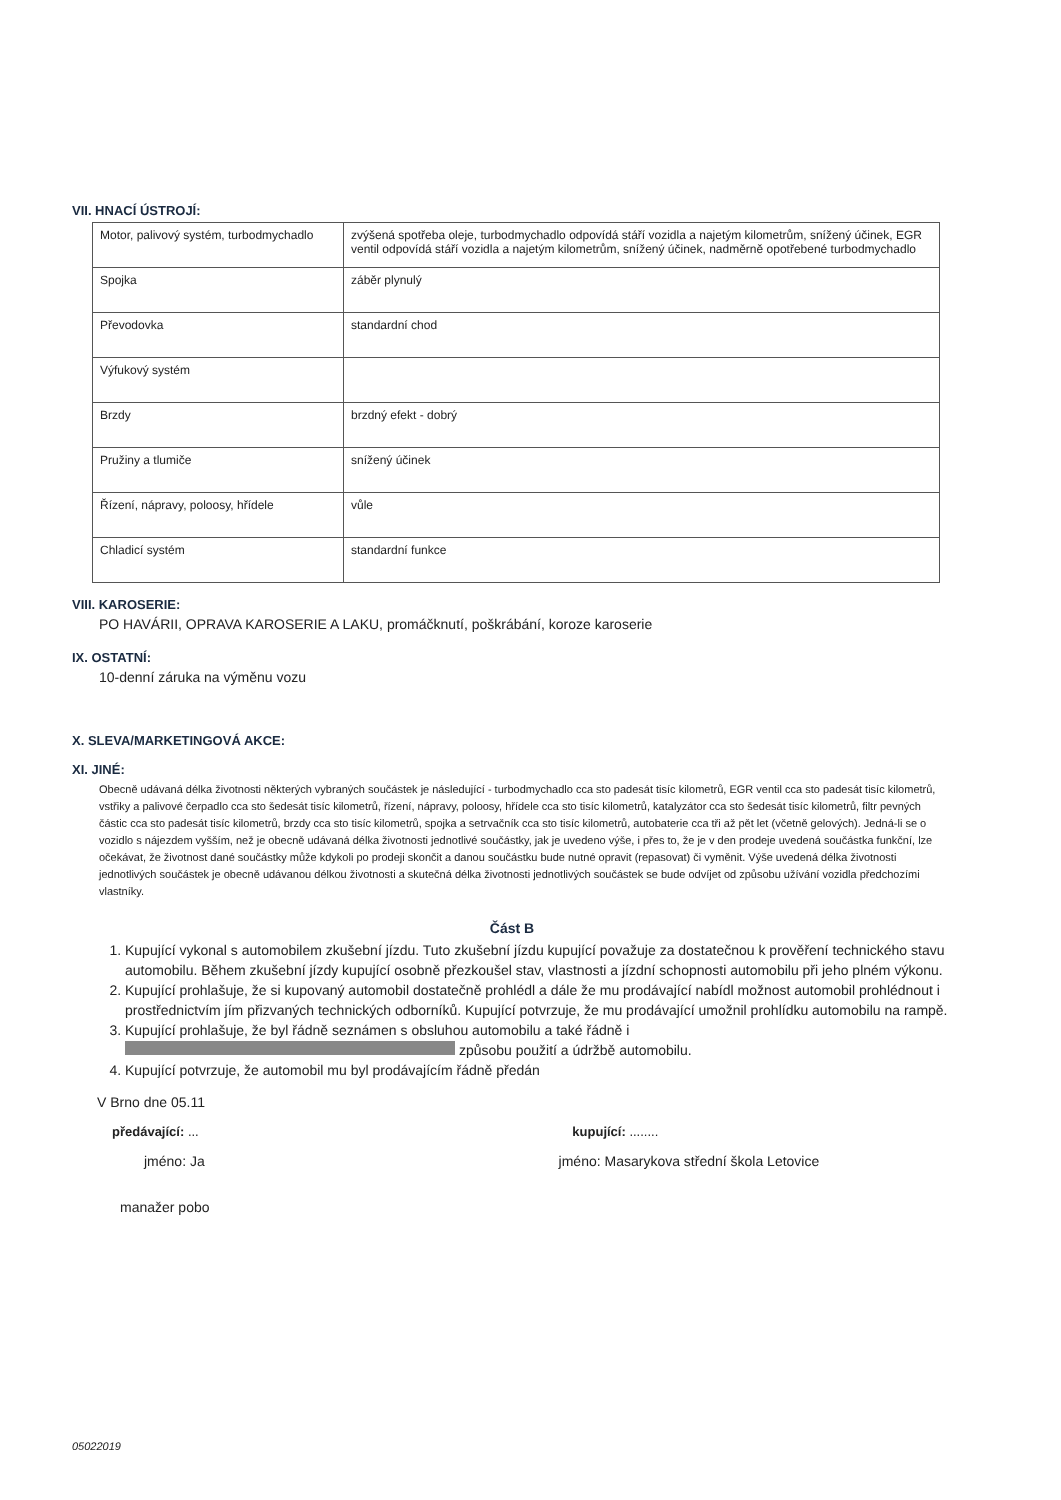VII. HNACÍ ÚSTROJÍ:
| Motor, palivový systém, turbodmychadlo | zvýšená spotřeba oleje, turbodmychadlo odpovídá stáří vozidla a najetým kilometrům, snížený účinek, EGR ventil odpovídá stáří vozidla a najetým kilometrům, snížený účinek, nadměrně opotřebené turbodmychadlo |
| Spojka | záběr plynulý |
| Převodovka | standardní chod |
| Výfukový systém | |
| Brzdy | brzdný efekt - dobrý |
| Pružiny a tlumiče | snížený účinek |
| Řízení, nápravy, poloosy, hřídele | vůle |
| Chladicí systém | standardní funkce |
VIII. KAROSERIE:
PO HAVÁRII, OPRAVA KAROSERIE A LAKU, promáčknutí, poškrábání, koroze karoserie
IX. OSTATNÍ:
10-denní záruka na výměnu vozu
X. SLEVA/MARKETINGOVÁ AKCE:
XI. JINÉ:
Obecně udávaná délka životnosti některých vybraných součástek je následující - turbodmychadlo cca sto padesát tisíc kilometrů, EGR ventil cca sto padesát tisíc kilometrů, vstřiky a palivové čerpadlo cca sto šedesát tisíc kilometrů, řízení, nápravy, poloosy, hřídele cca sto tisíc kilometrů, katalyzátor cca sto šedesát tisíc kilometrů, filtr pevných částic cca sto padesát tisíc kilometrů, brzdy cca sto tisíc kilometrů, spojka a setrvačník cca sto tisíc kilometrů, autobaterie cca tři až pět let (včetně gelových). Jedná-li se o vozidlo s nájezdem vyšším, než je obecně udávaná délka životnosti jednotlivé součástky, jak je uvedeno výše, i přes to, že je v den prodeje uvedená součástka funkční, lze očekávat, že životnost dané součástky může kdykoli po prodeji skončit a danou součástku bude nutné opravit (repasovat) či vyměnit. Výše uvedená délka životnosti jednotlivých součástek je obecně udávanou délkou životnosti a skutečná délka životnosti jednotlivých součástek se bude odvíjet od způsobu užívání vozidla předchozími vlastníky.
Část B
1. Kupující vykonal s automobilem zkušební jízdu. Tuto zkušební jízdu kupující považuje za dostatečnou k prověření technického stavu automobilu. Během zkušební jízdy kupující osobně přezkoušel stav, vlastnosti a jízdní schopnosti automobilu při jeho plném výkonu.
2. Kupující prohlašuje, že si kupovaný automobil dostatečně prohlédl a dále že mu prodávající nabídl možnost automobil prohlédnout i prostřednictvím jím přizvaných technických odborníků. Kupující potvrzuje, že mu prodávající umožnil prohlídku automobilu na rampě.
3. Kupující prohlašuje, že byl řádně seznámen s obsluhou automobilu a také řádně i způsobu použití a údržbě automobilu.
4. Kupující potvrzuje, že automobil mu byl prodávajícím řádně předán
V Brno dne 05.11
předávající: ... kupující: ........
jméno: Ja jméno: Masarykova střední škola Letovice
manažer pobo
05022019